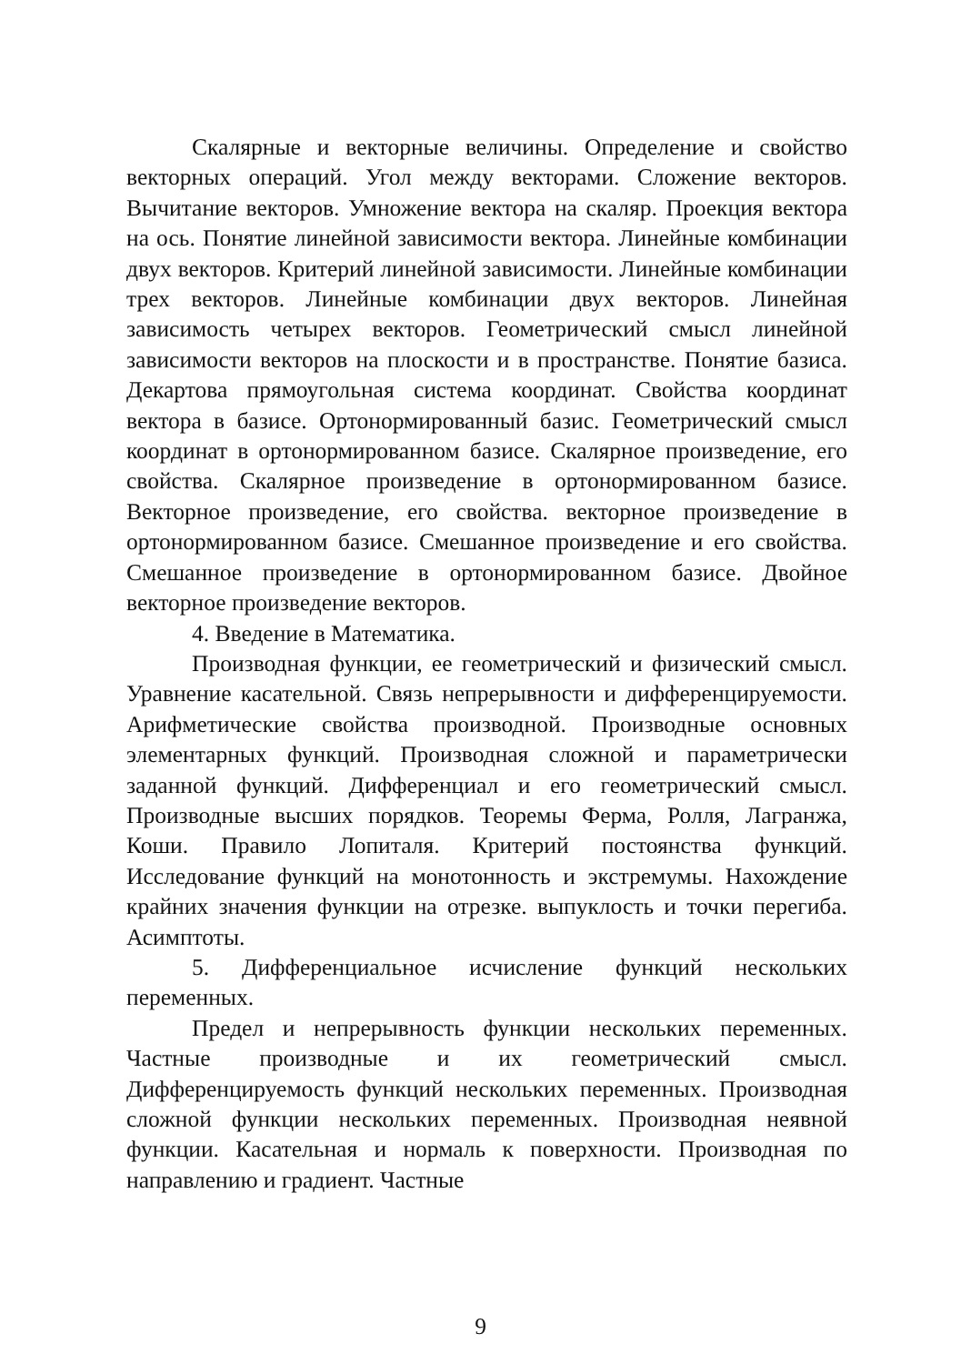Скалярные и векторные величины. Определение и свойство векторных операций. Угол между векторами. Сложение векторов. Вычитание векторов. Умножение вектора на скаляр. Проекция вектора на ось. Понятие линейной зависимости вектора. Линейные комбинации двух векторов. Критерий линейной зависимости. Линейные комбинации трех векторов. Линейные комбинации двух векторов. Линейная зависимость четырех векторов. Геометрический смысл линейной зависимости векторов на плоскости и в пространстве. Понятие базиса. Декартова прямоугольная система координат. Свойства координат вектора в базисе. Ортонормированный базис. Геометрический смысл координат в ортонормированном базисе. Скалярное произведение, его свойства. Скалярное произведение в ортонормированном базисе. Векторное произведение, его свойства. векторное произведение в ортонормированном базисе. Смешанное произведение и его свойства. Смешанное произведение в ортонормированном базисе. Двойное векторное произведение векторов.
4. Введение в Математика.
Производная функции, ее геометрический и физический смысл. Уравнение касательной. Связь непрерывности и дифференцируемости. Арифметические свойства производной. Производные основных элементарных функций. Производная сложной и параметрически заданной функций. Дифференциал и его геометрический смысл. Производные высших порядков. Теоремы Ферма, Ролля, Лагранжа, Коши. Правило Лопиталя. Критерий постоянства функций. Исследование функций на монотонность и экстремумы. Нахождение крайних значения функции на отрезке. выпуклость и точки перегиба. Асимптоты.
5. Дифференциальное исчисление функций нескольких переменных.
Предел и непрерывность функции нескольких переменных. Частные производные и их геометрический смысл. Дифференцируемость функций нескольких переменных. Производная сложной функции нескольких переменных. Производная неявной функции. Касательная и нормаль к поверхности. Производная по направлению и градиент. Частные
9